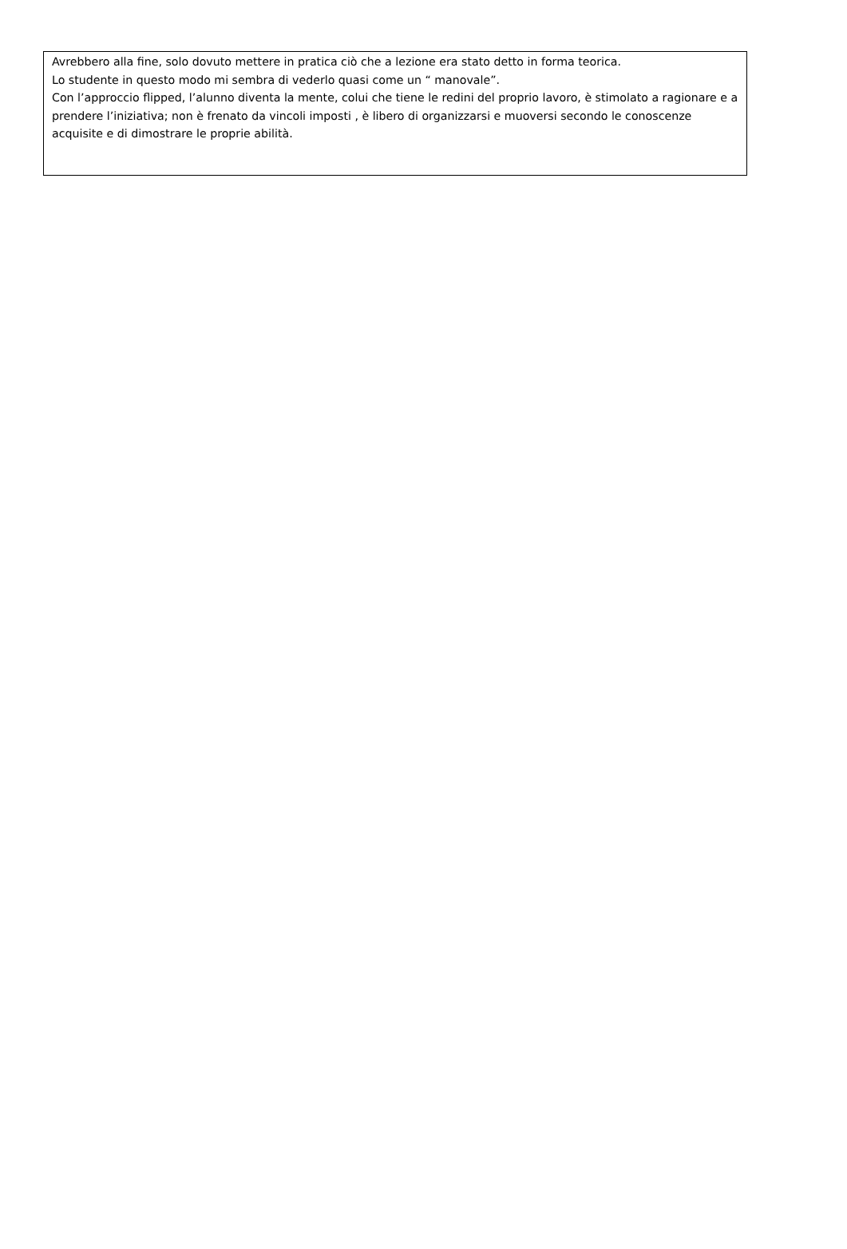Avrebbero alla fine, solo dovuto mettere in pratica ciò che a lezione era stato detto in forma teorica.
Lo studente in questo modo mi sembra di vederlo quasi come un “ manovale”.
Con l’approccio flipped, l’alunno diventa la mente, colui che tiene le redini del proprio lavoro, è stimolato a ragionare e a prendere l’iniziativa; non è frenato da vincoli imposti , è libero di organizzarsi e muoversi secondo le conoscenze acquisite e di dimostrare le proprie abilità.